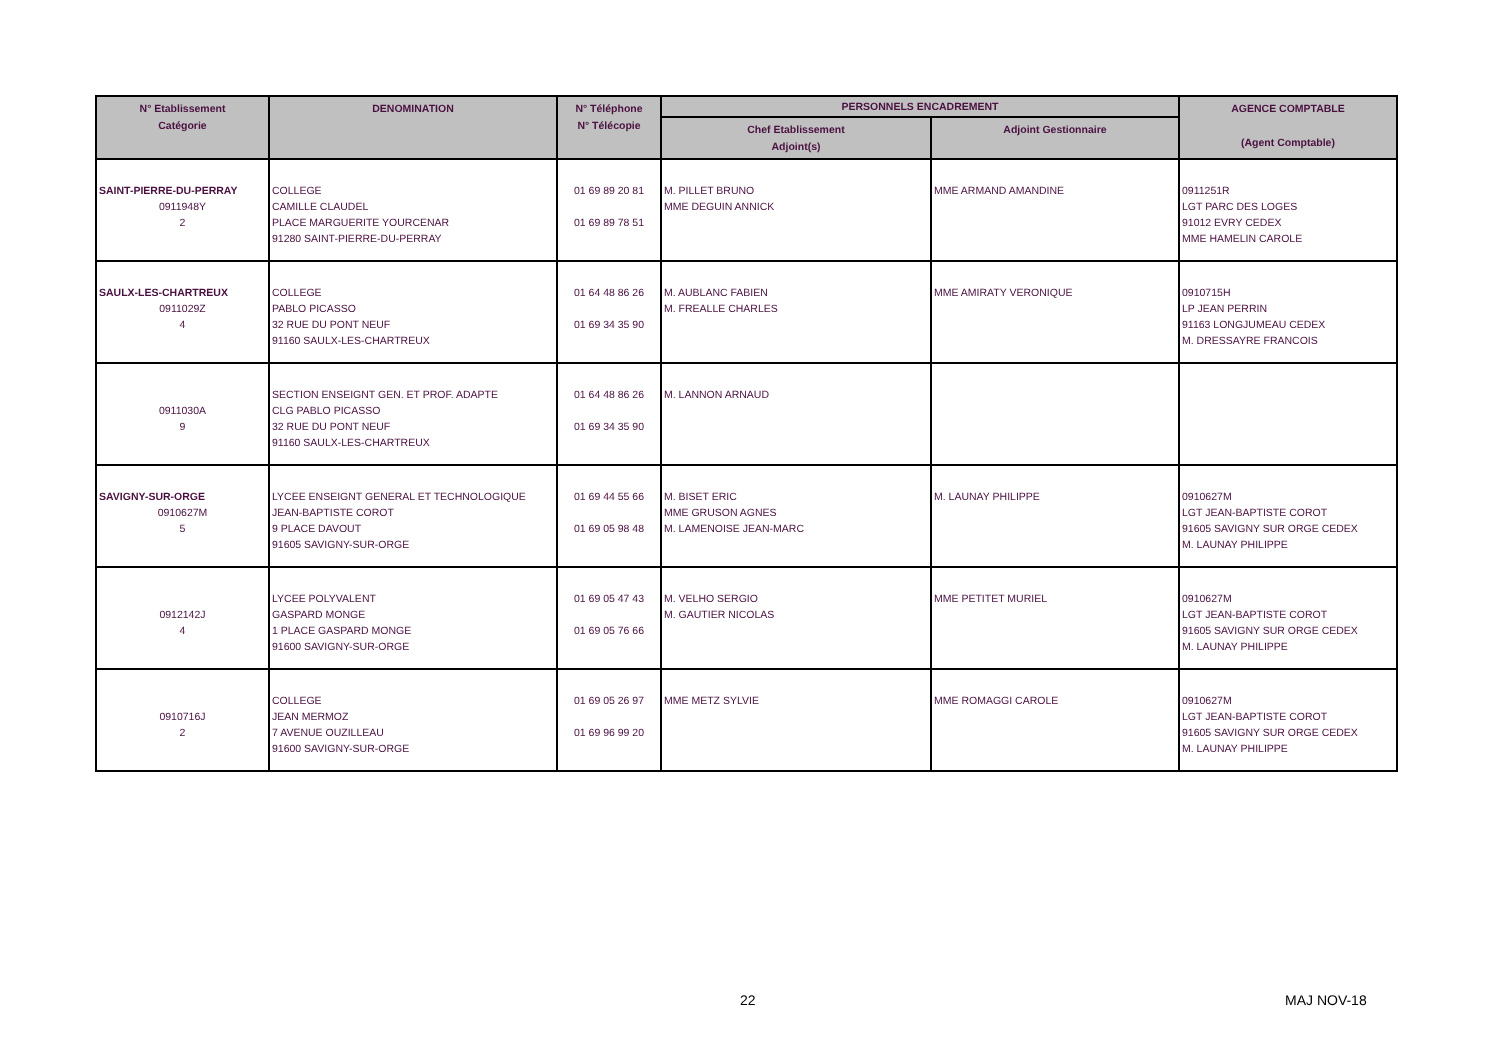| N° Etablissement Catégorie | DENOMINATION | N° Téléphone N° Télécopie | PERSONNELS ENCADREMENT | | AGENCE COMPTABLE (Agent Comptable) |
| --- | --- | --- | --- | --- | --- |
| | | | Chef Etablissement Adjoint(s) | Adjoint Gestionnaire | |
| SAINT-PIERRE-DU-PERRAY 0911948Y 2 | COLLEGE CAMILLE CLAUDEL PLACE MARGUERITE YOURCENAR 91280 SAINT-PIERRE-DU-PERRAY | 01 69 89 20 81 01 69 89 78 51 | M. PILLET BRUNO MME DEGUIN ANNICK | MME ARMAND AMANDINE | 0911251R LGT PARC DES LOGES 91012 EVRY CEDEX MME HAMELIN CAROLE |
| SAULX-LES-CHARTREUX 0911029Z 4 | COLLEGE PABLO PICASSO 32 RUE DU PONT NEUF 91160 SAULX-LES-CHARTREUX | 01 64 48 86 26 01 69 34 35 90 | M. AUBLANC FABIEN M. FREALLE CHARLES | MME AMIRATY VERONIQUE | 0910715H LP JEAN PERRIN 91163 LONGJUMEAU CEDEX M. DRESSAYRE FRANCOIS |
| 0911030A 9 | SECTION ENSEIGNT GEN. ET PROF. ADAPTE CLG PABLO PICASSO 32 RUE DU PONT NEUF 91160 SAULX-LES-CHARTREUX | 01 64 48 86 26 01 69 34 35 90 | M. LANNON ARNAUD | | |
| SAVIGNY-SUR-ORGE 0910627M 5 | LYCEE ENSEIGNT GENERAL ET TECHNOLOGIQUE JEAN-BAPTISTE COROT 9 PLACE DAVOUT 91605 SAVIGNY-SUR-ORGE | 01 69 44 55 66 01 69 05 98 48 | M. BISET ERIC MME GRUSON AGNES M. LAMENOISE JEAN-MARC | M. LAUNAY PHILIPPE | 0910627M LGT JEAN-BAPTISTE COROT 91605 SAVIGNY SUR ORGE CEDEX M. LAUNAY PHILIPPE |
| 0912142J 4 | LYCEE POLYVALENT GASPARD MONGE 1 PLACE GASPARD MONGE 91600 SAVIGNY-SUR-ORGE | 01 69 05 47 43 01 69 05 76 66 | M. VELHO SERGIO M. GAUTIER NICOLAS | MME PETITET MURIEL | 0910627M LGT JEAN-BAPTISTE COROT 91605 SAVIGNY SUR ORGE CEDEX M. LAUNAY PHILIPPE |
| 0910716J 2 | COLLEGE JEAN MERMOZ 7 AVENUE OUZILLEAU 91600 SAVIGNY-SUR-ORGE | 01 69 05 26 97 01 69 96 99 20 | MME METZ SYLVIE | MME ROMAGGI CAROLE | 0910627M LGT JEAN-BAPTISTE COROT 91605 SAVIGNY SUR ORGE CEDEX M. LAUNAY PHILIPPE |
22 MAJ NOV-18